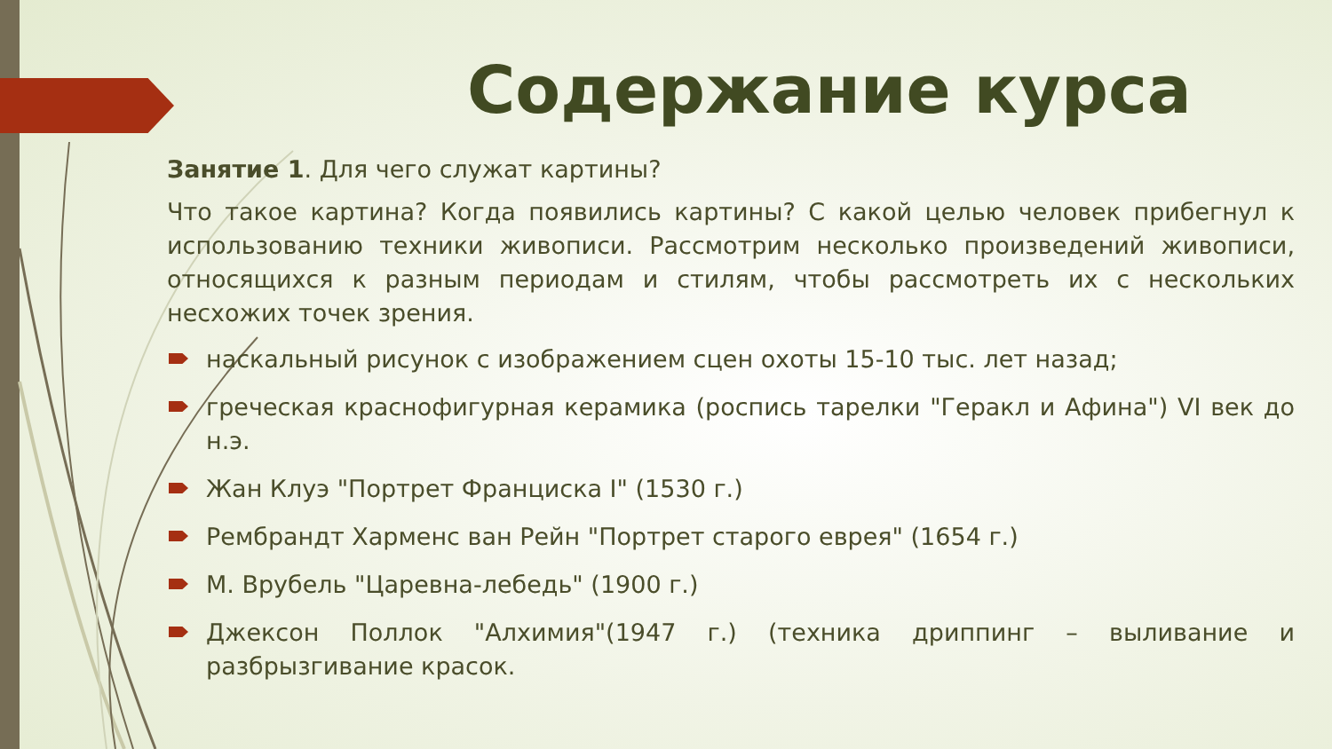Содержание курса
Занятие 1. Для чего служат картины?
Что такое картина? Когда появились картины? С какой целью человек прибегнул к использованию техники живописи. Рассмотрим несколько произведений живописи, относящихся к разным периодам и стилям, чтобы рассмотреть их с нескольких несхожих точек зрения.
наскальный рисунок с изображением сцен охоты 15-10 тыс. лет назад;
греческая краснофигурная керамика (роспись тарелки "Геракл и Афина") VI век до н.э.
Жан Клуэ "Портрет Франциска I" (1530 г.)
Рембрандт Харменс ван Рейн "Портрет старого еврея" (1654 г.)
М. Врубель "Царевна-лебедь" (1900 г.)
Джексон Поллок "Алхимия"(1947 г.) (техника дриппинг – выливание и разбрызгивание красок.